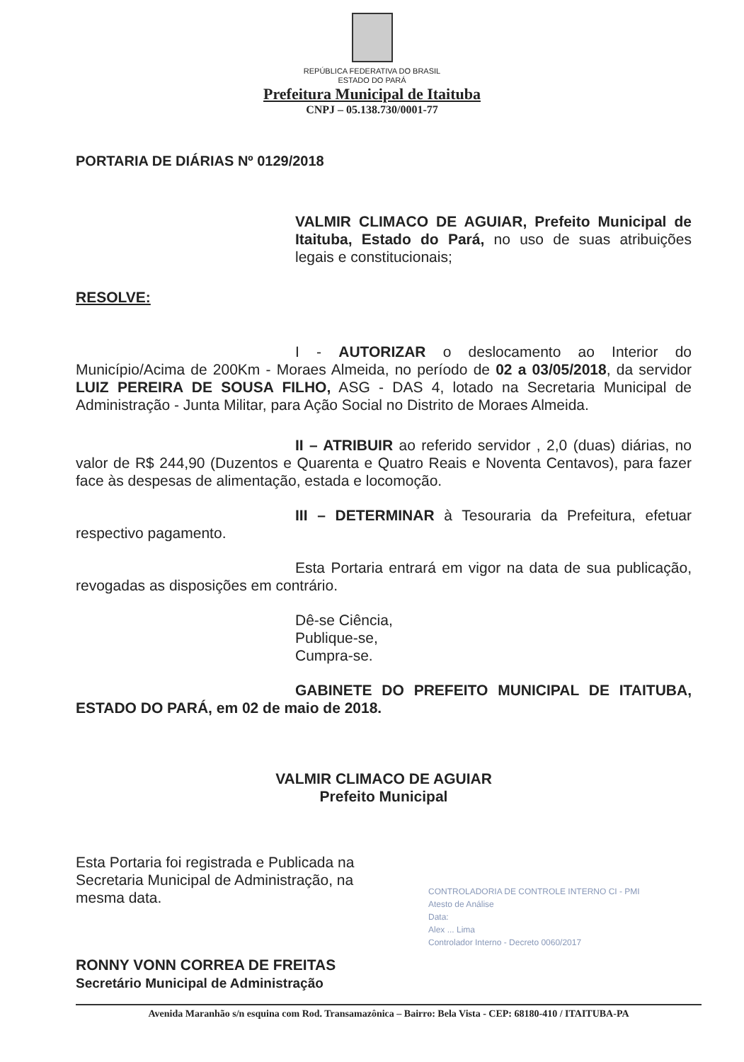REPÚBLICA FEDERATIVA DO BRASIL
ESTADO DO PARÁ
Prefeitura Municipal de Itaituba
CNPJ – 05.138.730/0001-77
PORTARIA DE DIÁRIAS Nº 0129/2018
VALMIR CLIMACO DE AGUIAR, Prefeito Municipal de Itaituba, Estado do Pará, no uso de suas atribuições legais e constitucionais;
RESOLVE:
I - AUTORIZAR o deslocamento ao Interior do Município/Acima de 200Km - Moraes Almeida, no período de 02 a 03/05/2018, da servidor LUIZ PEREIRA DE SOUSA FILHO, ASG - DAS 4, lotado na Secretaria Municipal de Administração - Junta Militar, para Ação Social no Distrito de Moraes Almeida.
II – ATRIBUIR ao referido servidor , 2,0 (duas) diárias, no valor de R$ 244,90 (Duzentos e Quarenta e Quatro Reais e Noventa Centavos), para fazer face às despesas de alimentação, estada e locomoção.
III – DETERMINAR à Tesouraria da Prefeitura, efetuar respectivo pagamento.
Esta Portaria entrará em vigor na data de sua publicação, revogadas as disposições em contrário.
Dê-se Ciência,
Publique-se,
Cumpra-se.
GABINETE DO PREFEITO MUNICIPAL DE ITAITUBA, ESTADO DO PARÁ, em 02 de maio de 2018.
VALMIR CLIMACO DE AGUIAR
Prefeito Municipal
Esta Portaria foi registrada e Publicada na
Secretaria Municipal de Administração, na
mesma data.
RONNY VONN CORREA DE FREITAS
Secretário Municipal de Administração
CONTROLADORIA DE CONTROLE INTERNO CI - PMI
Atesto de Análise
Data:
Alex ... Lima
Controlador Interno - Decreto 0060/2017
Avenida Maranhão s/n esquina com Rod. Transamazônica – Bairro: Bela Vista - CEP: 68180-410 / ITAITUBA-PA